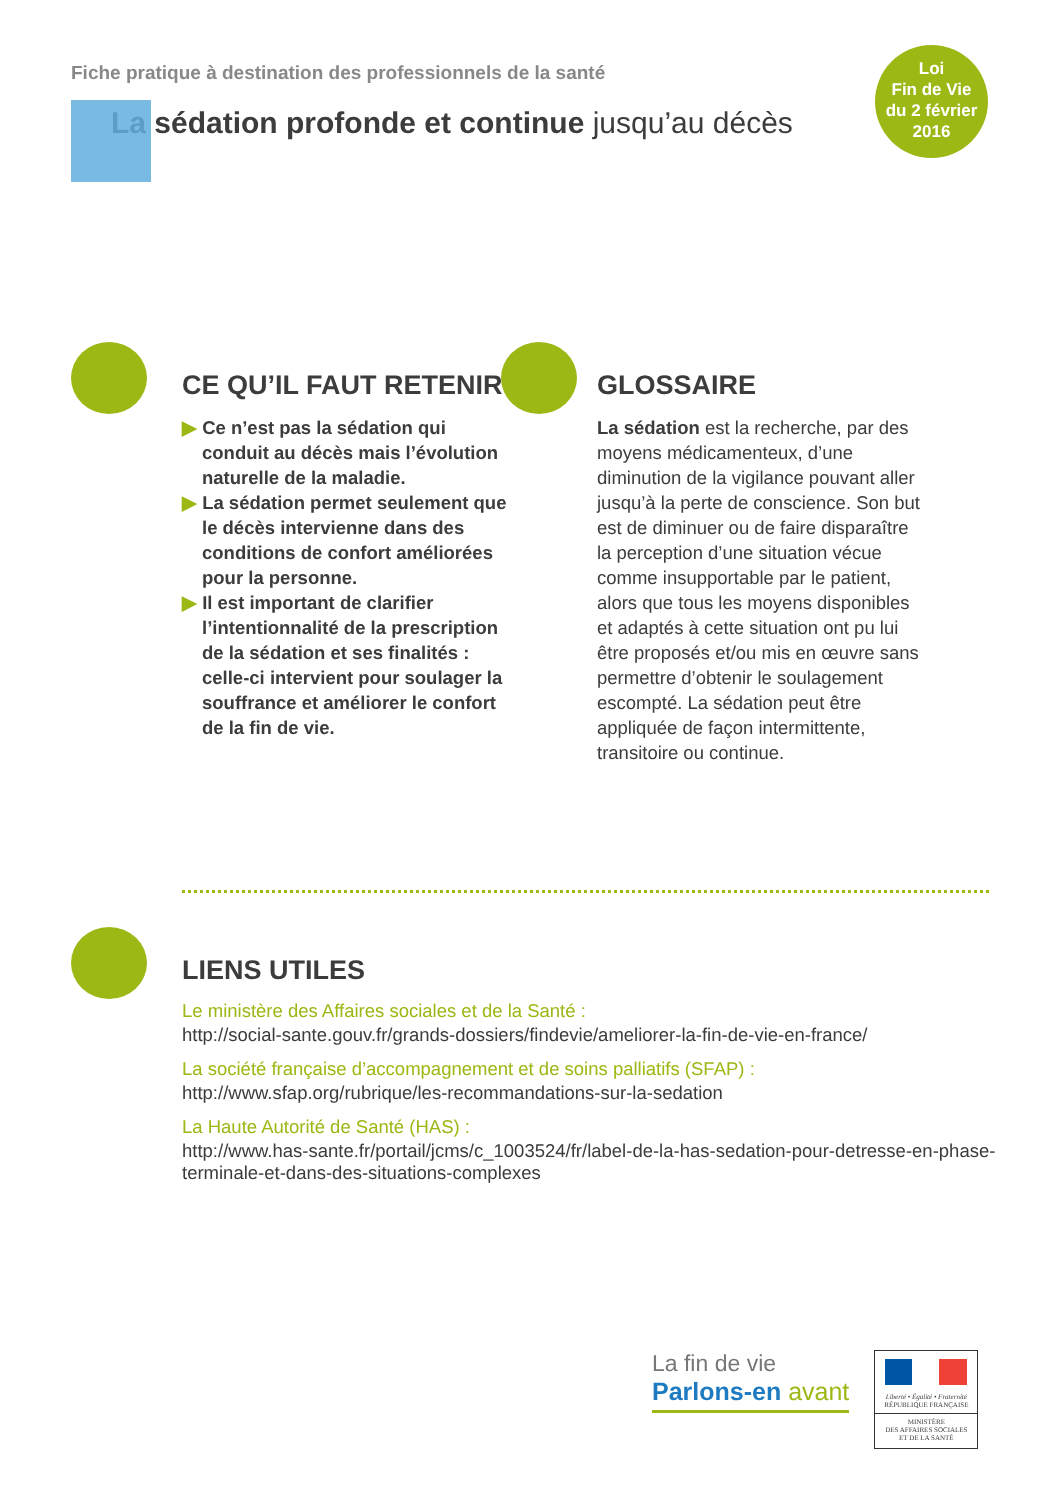Loi
Fin de Vie
du 2 février
2016
Fiche pratique à destination des professionnels de la santé
La sédation profonde et continue jusqu’au décès
CE QU’IL FAUT RETENIR
▶ Ce n’est pas la sédation qui conduit au décès mais l’évolution naturelle de la maladie.
▶ La sédation permet seulement que le décès intervienne dans des conditions de confort améliorées pour la personne.
▶ Il est important de clarifier l’intentionnalité de la prescription de la sédation et ses finalités : celle-ci intervient pour soulager la souffrance et améliorer le confort de la fin de vie.
GLOSSAIRE
La sédation est la recherche, par des moyens médicamenteux, d’une diminution de la vigilance pouvant aller jusqu’à la perte de conscience. Son but est de diminuer ou de faire disparaître la perception d’une situation vécue comme insupportable par le patient, alors que tous les moyens disponibles et adaptés à cette situation ont pu lui être proposés et/ou mis en œuvre sans permettre d’obtenir le soulagement escompté. La sédation peut être appliquée de façon intermittente, transitoire ou continue.
LIENS UTILES
Le ministère des Affaires sociales et de la Santé :
http://social-sante.gouv.fr/grands-dossiers/findevie/ameliorer-la-fin-de-vie-en-france/
La société française d’accompagnement et de soins palliatifs (SFAP) :
http://www.sfap.org/rubrique/les-recommandations-sur-la-sedation
La Haute Autorité de Santé (HAS) :
http://www.has-sante.fr/portail/jcms/c_1003524/fr/label-de-la-has-sedation-pour-detresse-en-phase-terminale-et-dans-des-situations-complexes
La fin de vie
Parlons-en avant
Liberté • Égalité • Fraternité
RÉPUBLIQUE FRANÇAISE
MINISTÈRE
DES AFFAIRES SOCIALES
ET DE LA SANTÉ